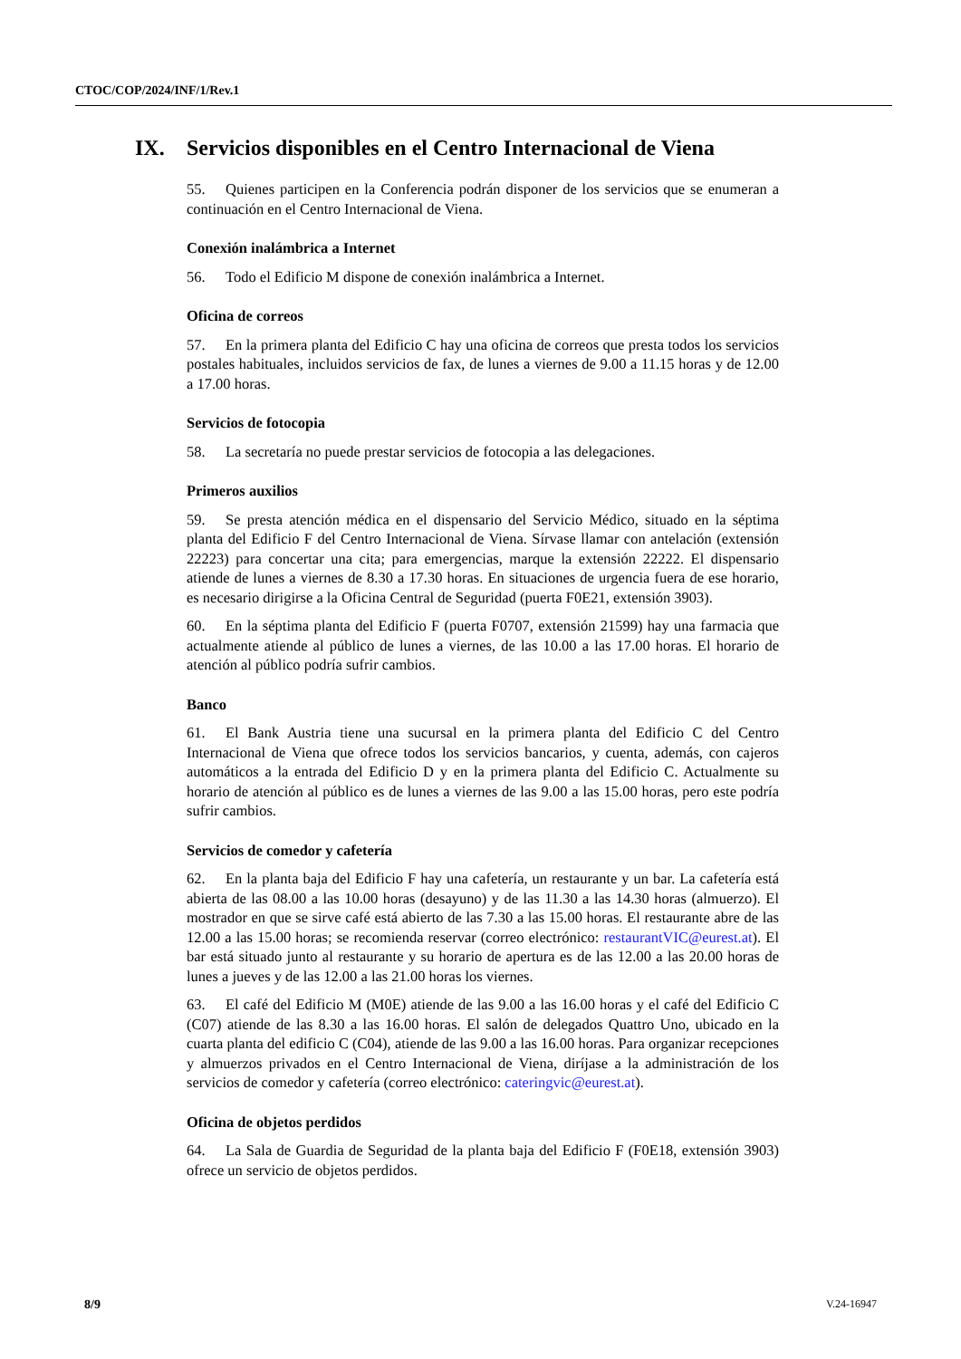CTOC/COP/2024/INF/1/Rev.1
IX. Servicios disponibles en el Centro Internacional de Viena
55. Quienes participen en la Conferencia podrán disponer de los servicios que se enumeran a continuación en el Centro Internacional de Viena.
Conexión inalámbrica a Internet
56. Todo el Edificio M dispone de conexión inalámbrica a Internet.
Oficina de correos
57. En la primera planta del Edificio C hay una oficina de correos que presta todos los servicios postales habituales, incluidos servicios de fax, de lunes a viernes de 9.00 a 11.15 horas y de 12.00 a 17.00 horas.
Servicios de fotocopia
58. La secretaría no puede prestar servicios de fotocopia a las delegaciones.
Primeros auxilios
59. Se presta atención médica en el dispensario del Servicio Médico, situado en la séptima planta del Edificio F del Centro Internacional de Viena. Sírvase llamar con antelación (extensión 22223) para concertar una cita; para emergencias, marque la extensión 22222. El dispensario atiende de lunes a viernes de 8.30 a 17.30 horas. En situaciones de urgencia fuera de ese horario, es necesario dirigirse a la Oficina Central de Seguridad (puerta F0E21, extensión 3903).
60. En la séptima planta del Edificio F (puerta F0707, extensión 21599) hay una farmacia que actualmente atiende al público de lunes a viernes, de las 10.00 a las 17.00 horas. El horario de atención al público podría sufrir cambios.
Banco
61. El Bank Austria tiene una sucursal en la primera planta del Edificio C del Centro Internacional de Viena que ofrece todos los servicios bancarios, y cuenta, además, con cajeros automáticos a la entrada del Edificio D y en la primera planta del Edificio C. Actualmente su horario de atención al público es de lunes a viernes de las 9.00 a las 15.00 horas, pero este podría sufrir cambios.
Servicios de comedor y cafetería
62. En la planta baja del Edificio F hay una cafetería, un restaurante y un bar. La cafetería está abierta de las 08.00 a las 10.00 horas (desayuno) y de las 11.30 a las 14.30 horas (almuerzo). El mostrador en que se sirve café está abierto de las 7.30 a las 15.00 horas. El restaurante abre de las 12.00 a las 15.00 horas; se recomienda reservar (correo electrónico: restaurantVIC@eurest.at). El bar está situado junto al restaurante y su horario de apertura es de las 12.00 a las 20.00 horas de lunes a jueves y de las 12.00 a las 21.00 horas los viernes.
63. El café del Edificio M (M0E) atiende de las 9.00 a las 16.00 horas y el café del Edificio C (C07) atiende de las 8.30 a las 16.00 horas. El salón de delegados Quattro Uno, ubicado en la cuarta planta del edificio C (C04), atiende de las 9.00 a las 16.00 horas. Para organizar recepciones y almuerzos privados en el Centro Internacional de Viena, diríjase a la administración de los servicios de comedor y cafetería (correo electrónico: cateringvic@eurest.at).
Oficina de objetos perdidos
64. La Sala de Guardia de Seguridad de la planta baja del Edificio F (F0E18, extensión 3903) ofrece un servicio de objetos perdidos.
8/9 V.24-16947